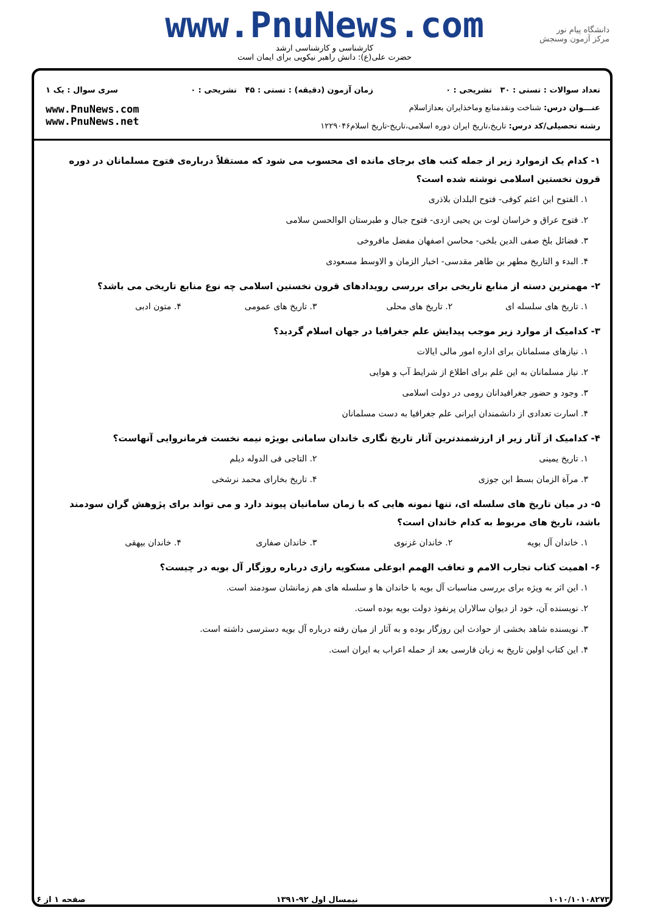دانشگاه پیام نور
مرکز آزمون وسنجش
www.PnuNews.com
کارشناسی و کارشناسی ارشد
حضرت علی(ع): دانش راهبر نیکویی برای ایمان است
تعداد سوالات : تستی : ۳۰ تشریحی : ۰ زمان آزمون (دقیقه) : تستی : ۴۵ تشریحی : ۰ سری سوال : یک ۱
عنـــوان درس: شناخت ونقدمنابع وماخذایران بعدازاسلام
رشته تحصیلی/کد درس: تاریخ،تاریخ ایران دوره اسلامی،تاریخ-تاریخ اسلام۱۲۲۹۰۴۶
www.PnuNews.com
www.PnuNews.net
۱- کدام یک ازموارد زیر از جمله کتب های برجای مانده ای محسوب می شود که مستقلاً درباره‌ی فتوح مسلمانان در دوره قرون نخستین اسلامی نوشته شده است؟
۱. الفتوح ابن اعثم کوفی- فتوح البلدان بلاذری
۲. فتوح عراق و خراسان لوت بن یحیی ازدی- فتوح جبال و طبرستان الوالحسن سلامی
۳. فضائل بلخ صفی الدین بلخی- محاسن اصفهان مفضل مافروخی
۴. البدء و التاریخ مطهر بن طاهر مقدسی- اخبار الزمان و الاوسط مسعودی
۲- مهمترین دسته از منابع تاریخی برای بررسی رویدادهای قرون نخستین اسلامی چه نوع منابع تاریخی می باشد؟
۱. تاریخ های سلسله ای ۲. تاریخ های محلی ۳. تاریخ های عمومی ۴. متون ادبی
۳- کدامیک از موارد زیر موجب پیدایش علم جغرافیا در جهان اسلام گردید؟
۱. نیازهای مسلمانان برای اداره امور مالی ایالات
۲. نیاز مسلمانان به این علم برای اطلاع از شرایط آب و هوایی
۳. وجود و حضور جغرافیدانان رومی در دولت اسلامی
۴. اسارت تعدادی از دانشمندان ایرانی علم جغرافیا به دست مسلمانان
۴- کدامیک از آثار زیر از ارزشمندترین آثار تاریخ نگاری خاندان سامانی بویژه نیمه نخست فرمانروایی آنهاست؟
۱. تاریخ یمینی ۲. التاجی فی الدوله دیلم
۳. مرآة الزمان بسط ابن جوزی ۴. تاریخ بخارای محمد نرشخی
۵- در میان تاریخ های سلسله ای، تنها نمونه هایی که با زمان سامانیان پیوند دارد و می تواند برای پژوهش گران سودمند باشد، تاریخ های مربوط به کدام خاندان است؟
۱. خاندان آل بویه ۲. خاندان غزنوی ۳. خاندان صفاری ۴. خاندان بیهقی
۶- اهمیت کتاب تجارب الامم و تعاقب الهمم ابوعلی مسکویه رازی درباره روزگار آل بویه در چیست؟
۱. این اثر به ویژه برای بررسی مناسبات آل بویه با خاندان ها و سلسله های هم زمانشان سودمند است.
۲. نویسنده آن، خود از دیوان سالاران پرنفوذ دولت بویه بوده است.
۳. نویسنده شاهد بخشی از حوادث این روزگار بوده و به آثار از میان رفته درباره آل بویه دسترسی داشته است.
۴. این کتاب اولین تاریخ به زبان فارسی بعد از حمله اعراب به ایران است.
۱۰۱۰/۱۰۱۰۸۲۷۳ نیمسال اول ۹۲-۱۳۹۱ صفحه ۱ از ۶